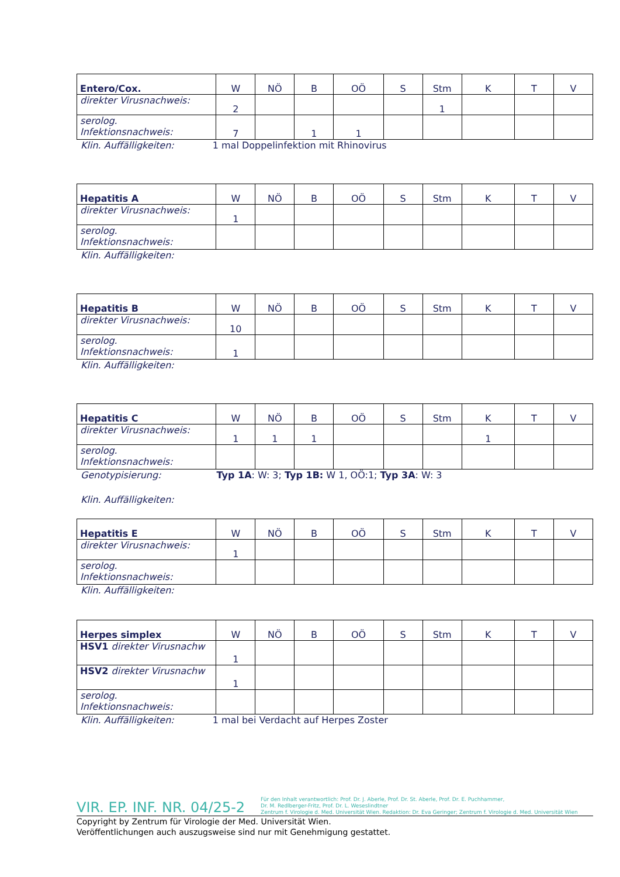| Entero/Cox. | W | NÖ | B | OÖ | S | Stm | K | T | V |
| --- | --- | --- | --- | --- | --- | --- | --- | --- | --- |
| direkter Virusnachweis: | 2 | | | | | 1 | | | |
| serolog. Infektionsnachweis: | 7 | | 1 | 1 | | | | | |
Klin. Auffälligkeiten: 1 mal Doppelinfektion mit Rhinovirus
| Hepatitis A | W | NÖ | B | OÖ | S | Stm | K | T | V |
| --- | --- | --- | --- | --- | --- | --- | --- | --- | --- |
| direkter Virusnachweis: | 1 | | | | | | | | |
| serolog. Infektionsnachweis: | | | | | | | | | |
Klin. Auffälligkeiten:
| Hepatitis B | W | NÖ | B | OÖ | S | Stm | K | T | V |
| --- | --- | --- | --- | --- | --- | --- | --- | --- | --- |
| direkter Virusnachweis: | 10 | | | | | | | | |
| serolog. Infektionsnachweis: | 1 | | | | | | | | |
Klin. Auffälligkeiten:
| Hepatitis C | W | NÖ | B | OÖ | S | Stm | K | T | V |
| --- | --- | --- | --- | --- | --- | --- | --- | --- | --- |
| direkter Virusnachweis: | 1 | 1 | 1 | | | | 1 | | |
| serolog. Infektionsnachweis: | | | | | | | | | |
Genotypisierung: Typ 1A: W: 3; Typ 1B: W 1, OÖ:1; Typ 3A: W: 3
Klin. Auffälligkeiten:
| Hepatitis E | W | NÖ | B | OÖ | S | Stm | K | T | V |
| --- | --- | --- | --- | --- | --- | --- | --- | --- | --- |
| direkter Virusnachweis: | 1 | | | | | | | | |
| serolog. Infektionsnachweis: | | | | | | | | | |
Klin. Auffälligkeiten:
| Herpes simplex | W | NÖ | B | OÖ | S | Stm | K | T | V |
| --- | --- | --- | --- | --- | --- | --- | --- | --- | --- |
| HSV1 direkter Virusnachw | 1 | | | | | | | | |
| HSV2 direkter Virusnachw | 1 | | | | | | | | |
| serolog. Infektionsnachweis: | | | | | | | | | |
Klin. Auffälligkeiten: 1 mal bei Verdacht auf Herpes Zoster
VIR. EP. INF. NR. 04/25-2
Für den Inhalt verantwortlich: Prof. Dr. J. Aberle, Prof. Dr. St. Aberle, Prof. Dr. E. Puchhammer,
Dr. M. Redlberger-Fritz, Prof. Dr. L. Weseslindtner
Zentrum f. Virologie d. Med. Universität Wien. Redaktion: Dr. Eva Geringer; Zentrum f. Virologie d. Med. Universität Wien
Copyright by Zentrum für Virologie der Med. Universität Wien.
Veröffentlichungen auch auszugsweise sind nur mit Genehmigung gestattet.